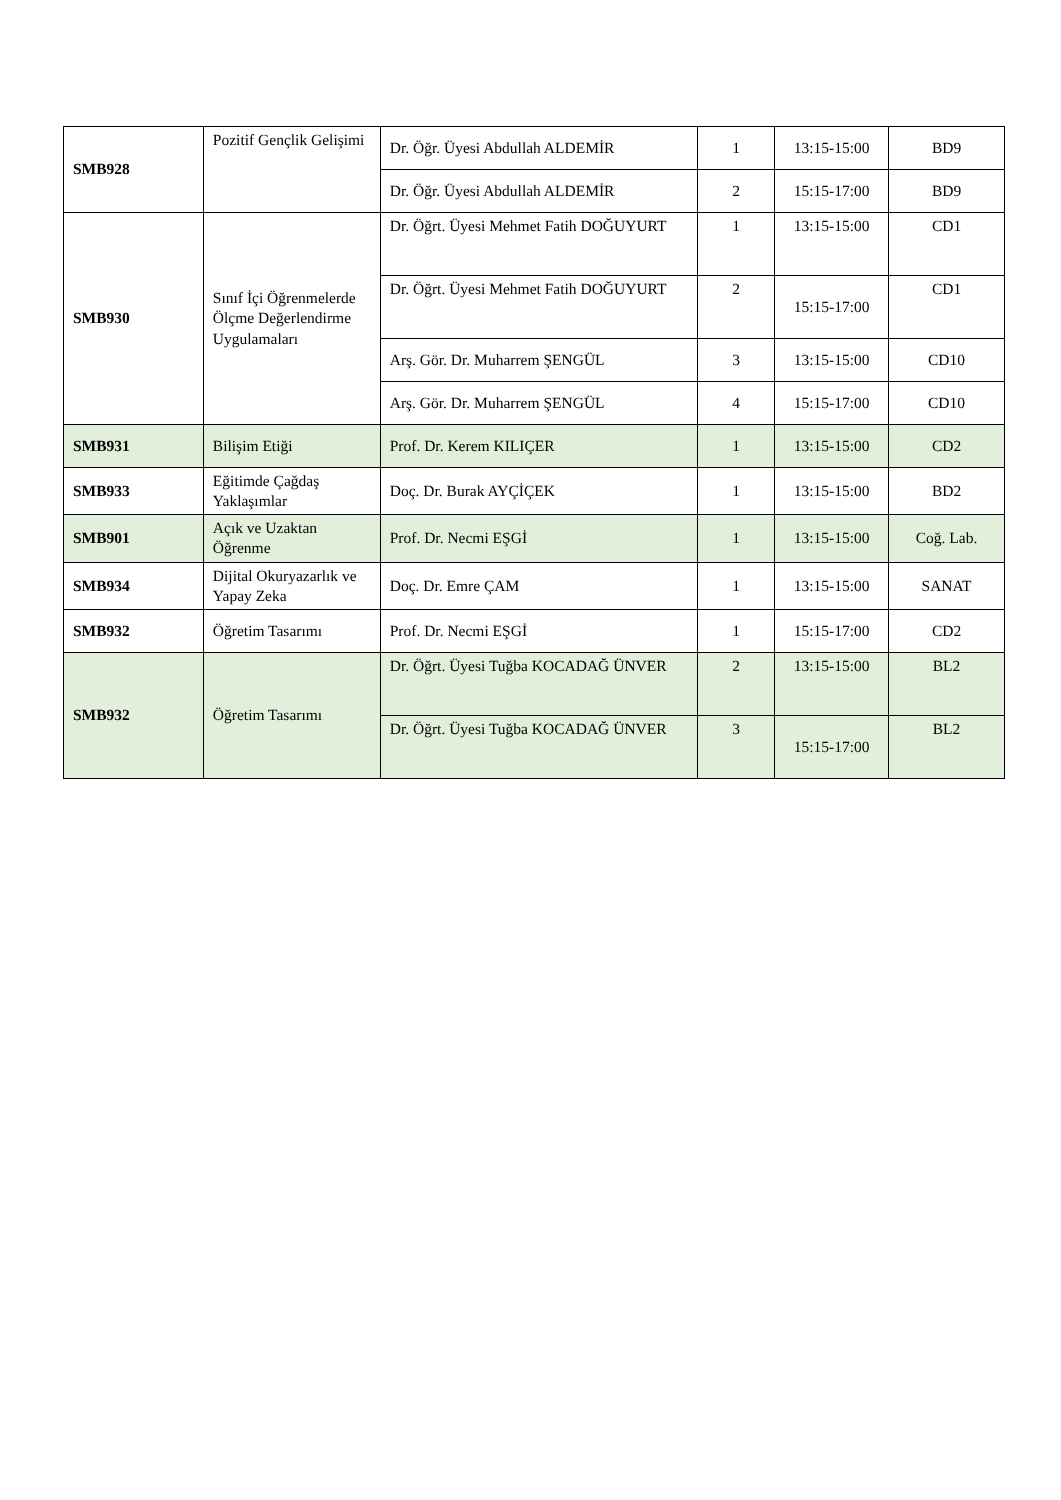| SMB928 | Pozitif Gençlik Gelişimi | Dr. Öğr. Üyesi Abdullah ALDEMİR | 1 | 13:15-15:00 | BD9 |
| | | Dr. Öğr. Üyesi Abdullah ALDEMİR | 2 | 15:15-17:00 | BD9 |
| SMB930 | Sınıf İçi Öğrenmelerde Ölçme Değerlendirme Uygulamaları | Dr. Öğrt. Üyesi Mehmet Fatih DOĞUYURT | 1 | 13:15-15:00 | CD1 |
| | | Dr. Öğrt. Üyesi Mehmet Fatih DOĞUYURT | 2 | 15:15-17:00 | CD1 |
| | | Arş. Gör. Dr. Muharrem ŞENGÜL | 3 | 13:15-15:00 | CD10 |
| | | Arş. Gör. Dr. Muharrem ŞENGÜL | 4 | 15:15-17:00 | CD10 |
| SMB931 | Bilişim Etiği | Prof. Dr. Kerem KILIÇER | 1 | 13:15-15:00 | CD2 |
| SMB933 | Eğitimde Çağdaş Yaklaşımlar | Doç. Dr. Burak AYÇİÇEK | 1 | 13:15-15:00 | BD2 |
| SMB901 | Açık ve Uzaktan Öğrenme | Prof. Dr. Necmi EŞGİ | 1 | 13:15-15:00 | Coğ. Lab. |
| SMB934 | Dijital Okuryazarlık ve Yapay Zeka | Doç. Dr. Emre ÇAM | 1 | 13:15-15:00 | SANAT |
| SMB932 | Öğretim Tasarımı | Prof. Dr. Necmi EŞGİ | 1 | 15:15-17:00 | CD2 |
| SMB932 | Öğretim Tasarımı | Dr. Öğrt. Üyesi Tuğba KOCADAĞ ÜNVER | 2 | 13:15-15:00 | BL2 |
| | | Dr. Öğrt. Üyesi Tuğba KOCADAĞ ÜNVER | 3 | 15:15-17:00 | BL2 |